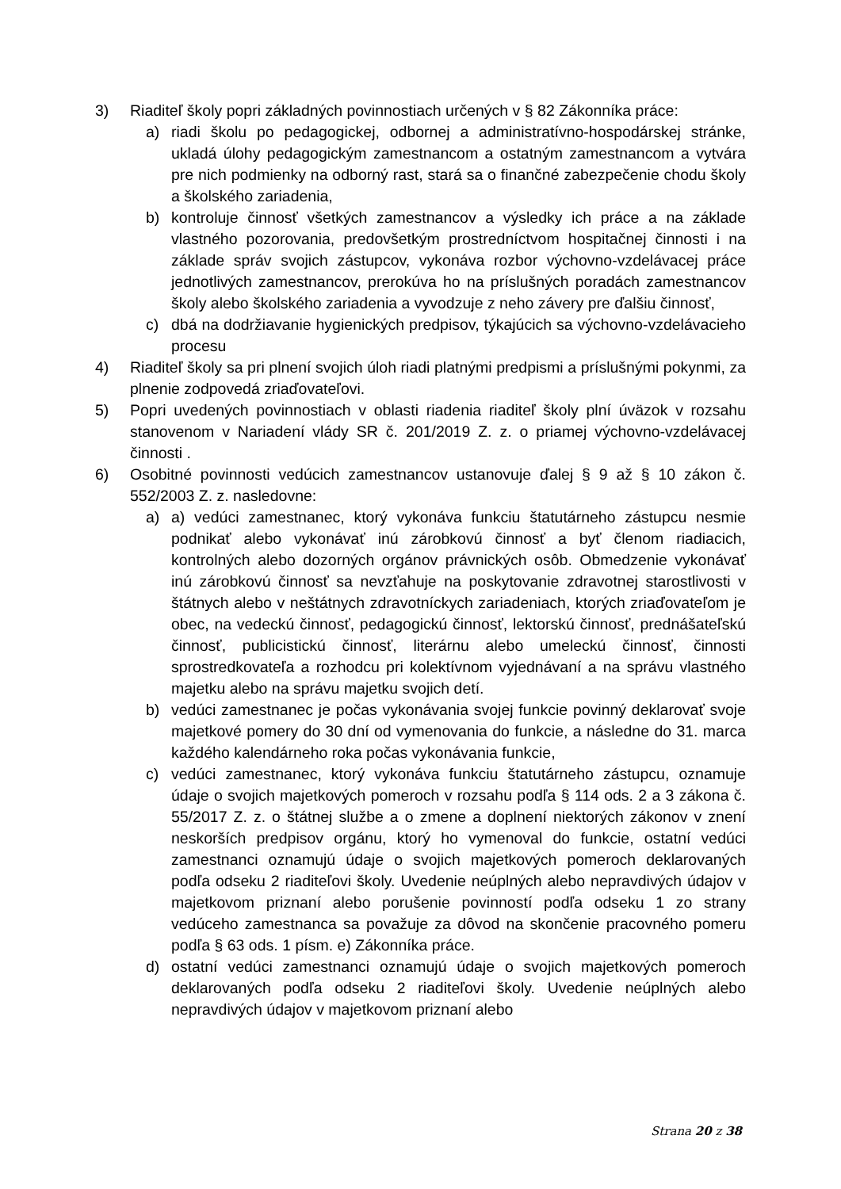3) Riaditeľ školy popri základných povinnostiach určených v § 82 Zákonníka práce:
a) riadi školu po pedagogickej, odbornej a administratívno-hospodárskej stránke, ukladá úlohy pedagogickým zamestnancom a ostatným zamestnancom a vytvára pre nich podmienky na odborný rast, stará sa o finančné zabezpečenie chodu školy a školského zariadenia,
b) kontroluje činnosť všetkých zamestnancov a výsledky ich práce a na základe vlastného pozorovania, predovšetkým prostredníctvom hospitačnej činnosti i na základe správ svojich zástupcov, vykonáva rozbor výchovno-vzdelávacej práce jednotlivých zamestnancov, prerokúva ho na príslušných poradách zamestnancov školy alebo školského zariadenia a vyvodzuje z neho závery pre ďalšiu činnosť,
c) dbá na dodržiavanie hygienických predpisov, týkajúcich sa výchovno-vzdelávacieho procesu
4) Riaditeľ školy sa pri plnení svojich úloh riadi platnými predpismi a príslušnými pokynmi, za plnenie zodpovedá zriaďovateľovi.
5) Popri uvedených povinnostiach v oblasti riadenia riaditeľ školy plní úväzok v rozsahu stanovenom v Nariadení vlády SR č. 201/2019 Z. z. o priamej výchovno-vzdelávacej činnosti .
6) Osobitné povinnosti vedúcich zamestnancov ustanovuje ďalej § 9 až § 10 zákon č. 552/2003 Z. z. nasledovne:
a) a) vedúci zamestnanec, ktorý vykonáva funkciu štatutárneho zástupcu nesmie podnikať alebo vykonávať inú zárobkovú činnosť a byť členom riadiacich, kontrolných alebo dozorných orgánov právnických osôb. Obmedzenie vykonávať inú zárobkovú činnosť sa nevzťahuje na poskytovanie zdravotnej starostlivosti v štátnych alebo v neštátnych zdravotníckych zariadeniach, ktorých zriaďovateľom je obec, na vedeckú činnosť, pedagogickú činnosť, lektorskú činnosť, prednášateľskú činnosť, publicistickú činnosť, literárnu alebo umeleckú činnosť, činnosti sprostredkovateľa a rozhodcu pri kolektívnom vyjednávaní a na správu vlastného majetku alebo na správu majetku svojich detí.
b) vedúci zamestnanec je počas vykonávania svojej funkcie povinný deklarovať svoje majetkové pomery do 30 dní od vymenovania do funkcie, a následne do 31. marca každého kalendárneho roka počas vykonávania funkcie,
c) vedúci zamestnanec, ktorý vykonáva funkciu štatutárneho zástupcu, oznamuje údaje o svojich majetkových pomeroch v rozsahu podľa § 114 ods. 2 a 3 zákona č. 55/2017 Z. z. o štátnej službe a o zmene a doplnení niektorých zákonov v znení neskorších predpisov orgánu, ktorý ho vymenoval do funkcie, ostatní vedúci zamestnanci oznamujú údaje o svojich majetkových pomeroch deklarovaných podľa odseku 2 riaditeľovi školy. Uvedenie neúplných alebo nepravdivých údajov v majetkovom priznaní alebo porušenie povinností podľa odseku 1 zo strany vedúceho zamestnanca sa považuje za dôvod na skončenie pracovného pomeru podľa § 63 ods. 1 písm. e) Zákonníka práce.
d) ostatní vedúci zamestnanci oznamujú údaje o svojich majetkových pomeroch deklarovaných podľa odseku 2 riaditeľovi školy. Uvedenie neúplných alebo nepravdivých údajov v majetkovom priznaní alebo
Strana 20 z 38